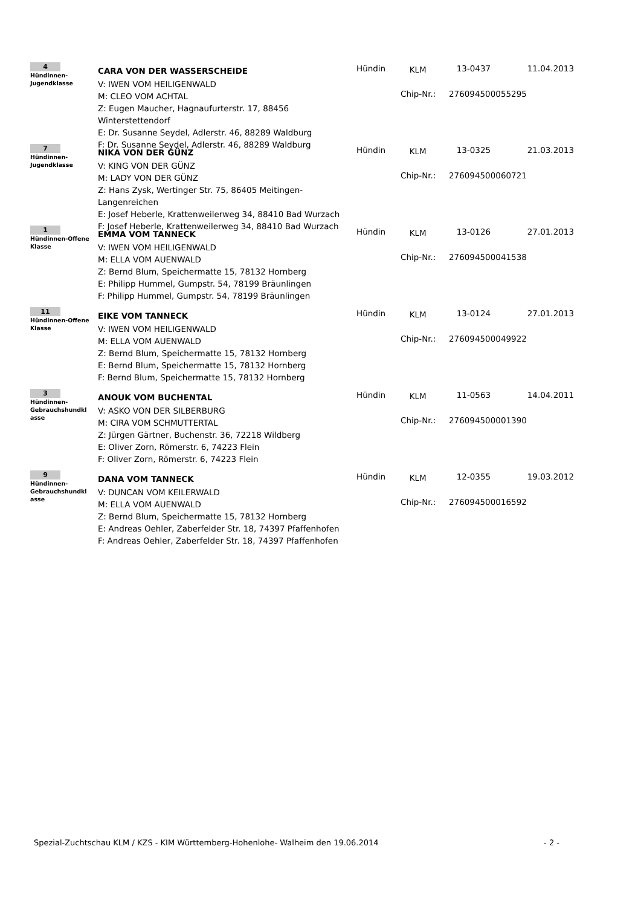4
Hündinnen-
Jugendklasse
CARA VON DER WASSERSCHEIDE
V: IWEN VOM HEILIGENWALD
M: CLEO VOM ACHTAL
Z: Eugen Maucher, Hagnaufurterstr. 17, 88456 Winterstettendorf
E: Dr. Susanne Seydel, Adlerstr. 46, 88289 Waldburg
F: Dr. Susanne Seydel, Adlerstr. 46, 88289 Waldburg
Hündin KLM 13-0437 11.04.2013
Chip-Nr.: 276094500055295
7
Hündinnen-
Jugendklasse
NIKA VON DER GÜNZ
V: KING VON DER GÜNZ
M: LADY VON DER GÜNZ
Z: Hans Zysk, Wertinger Str. 75, 86405 Meitingen-Langenreichen
E: Josef Heberle, Krattenweilerweg 34, 88410 Bad Wurzach
F: Josef Heberle, Krattenweilerweg 34, 88410 Bad Wurzach
Hündin KLM 13-0325 21.03.2013
Chip-Nr.: 276094500060721
1
Hündinnen-Offene Klasse
EMMA VOM TANNECK
V: IWEN VOM HEILIGENWALD
M: ELLA VOM AUENWALD
Z: Bernd Blum, Speichermatte 15, 78132 Hornberg
E: Philipp Hummel, Gumpstr. 54, 78199 Bräunlingen
F: Philipp Hummel, Gumpstr. 54, 78199 Bräunlingen
Hündin KLM 13-0126 27.01.2013
Chip-Nr.: 276094500041538
11
Hündinnen-Offene Klasse
EIKE VOM TANNECK
V: IWEN VOM HEILIGENWALD
M: ELLA VOM AUENWALD
Z: Bernd Blum, Speichermatte 15, 78132 Hornberg
E: Bernd Blum, Speichermatte 15, 78132 Hornberg
F: Bernd Blum, Speichermatte 15, 78132 Hornberg
Hündin KLM 13-0124 27.01.2013
Chip-Nr.: 276094500049922
3
Hündinnen-
Gebrauchshundkl
asse
ANOUK VOM BUCHENTAL
V: ASKO VON DER SILBERBURG
M: CIRA VOM SCHMUTTERTAL
Z: Jürgen Gärtner, Buchenstr. 36, 72218 Wildberg
E: Oliver Zorn, Römerstr. 6, 74223 Flein
F: Oliver Zorn, Römerstr. 6, 74223 Flein
Hündin KLM 11-0563 14.04.2011
Chip-Nr.: 276094500001390
9
Hündinnen-
Gebrauchshundkl
asse
DANA VOM TANNECK
V: DUNCAN VOM KEILERWALD
M: ELLA VOM AUENWALD
Z: Bernd Blum, Speichermatte 15, 78132 Hornberg
E: Andreas Oehler, Zaberfelder Str. 18, 74397 Pfaffenhofen
F: Andreas Oehler, Zaberfelder Str. 18, 74397 Pfaffenhofen
Hündin KLM 12-0355 19.03.2012
Chip-Nr.: 276094500016592
Spezial-Zuchtschau KLM / KZS - KIM Württemberg-Hohenlohe- Walheim den 19.06.2014 - 2 -